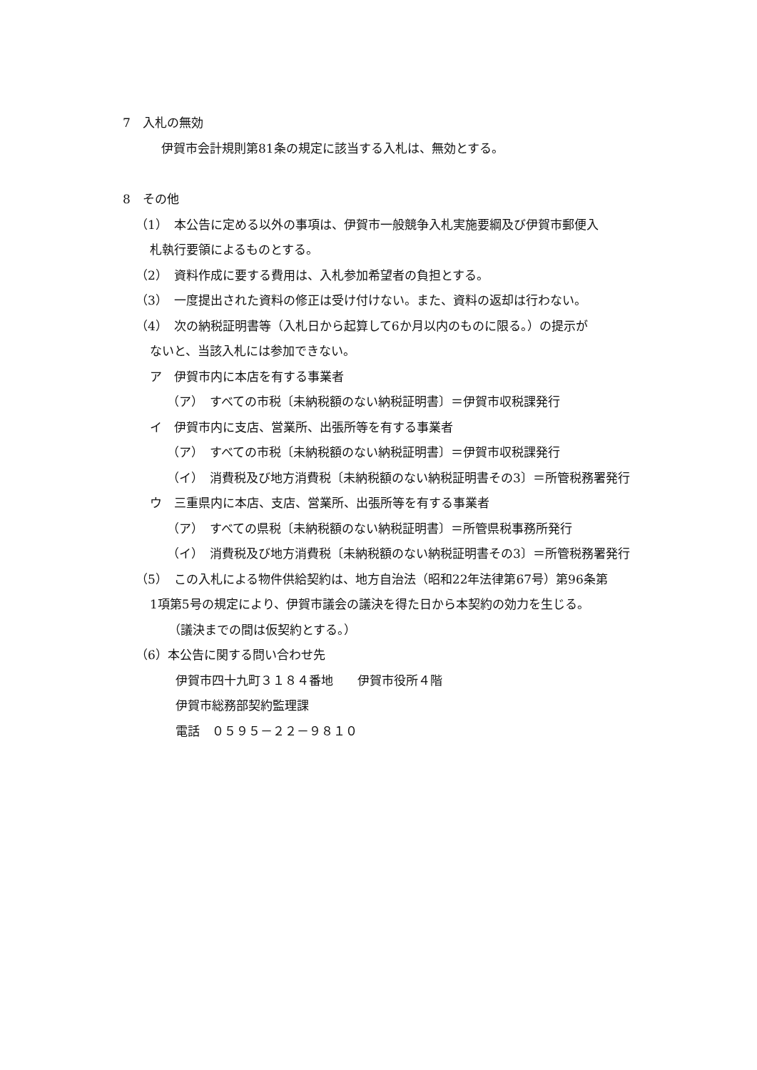7　入札の無効
伊賀市会計規則第81条の規定に該当する入札は、無効とする。
8　その他
（1）　本公告に定める以外の事項は、伊賀市一般競争入札実施要綱及び伊賀市郵便入
札執行要領によるものとする。
（2）　資料作成に要する費用は、入札参加希望者の負担とする。
（3）　一度提出された資料の修正は受け付けない。また、資料の返却は行わない。
（4）　次の納税証明書等（入札日から起算して6か月以内のものに限る。）の提示が
ないと、当該入札には参加できない。
ア　伊賀市内に本店を有する事業者
（ア）　すべての市税〔未納税額のない納税証明書〕＝伊賀市収税課発行
イ　伊賀市内に支店、営業所、出張所等を有する事業者
（ア）　すべての市税〔未納税額のない納税証明書〕＝伊賀市収税課発行
（イ）　消費税及び地方消費税〔未納税額のない納税証明書その3〕＝所管税務署発行
ウ　三重県内に本店、支店、営業所、出張所等を有する事業者
（ア）　すべての県税〔未納税額のない納税証明書〕＝所管県税事務所発行
（イ）　消費税及び地方消費税〔未納税額のない納税証明書その3〕＝所管税務署発行
（5）　この入札による物件供給契約は、地方自治法（昭和22年法律第67号）第96条第
1項第5号の規定により、伊賀市議会の議決を得た日から本契約の効力を生じる。
（議決までの間は仮契約とする。）
（6）本公告に関する問い合わせ先
伊賀市四十九町３１８４番地　　伊賀市役所４階
伊賀市総務部契約監理課
電話　０５９５－２２－９８１０